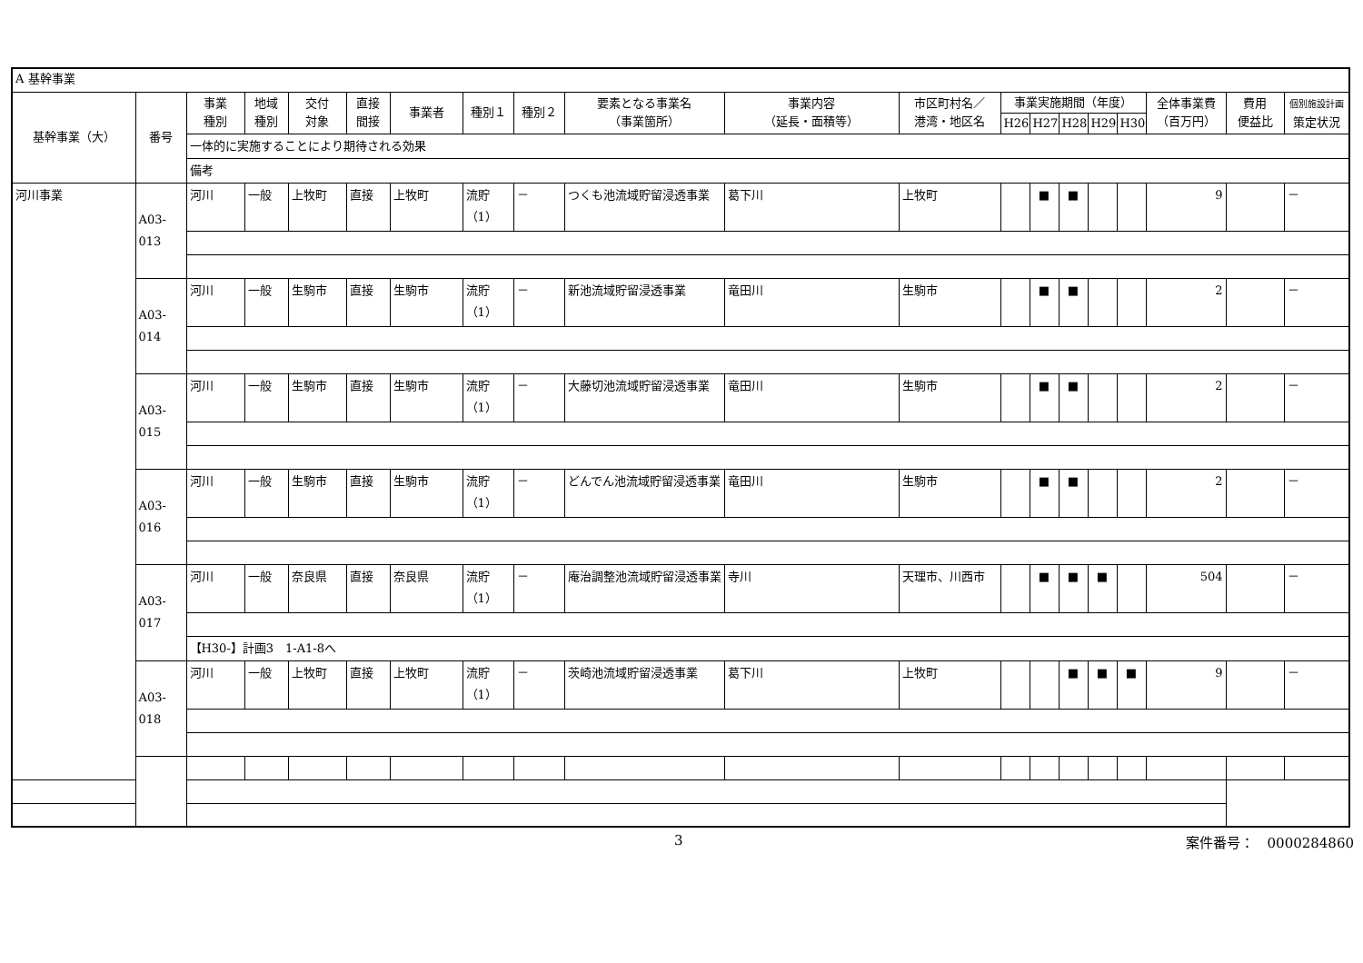| A 基幹事業 | | | | | | | | | | | | | | | | | | | |
| 基幹事業（大） | 番号 | 事業 種別 | 地域 種別 | 交付 対象 | 直接 間接 | 事業者 | 種別１ | 種別２ | 要素となる事業名 （事業箇所） | 事業内容 （延長・面積等） | 市区町村名／ 港湾・地区名 | 事業実施期間（年度） | | | | | 全体事業費 （百万円） | 費用 便益比 | 個別施設計画 策定状況 |
| | | | | | | | | | | | | H26 | H27 | H28 | H29 | H30 | | | |
| | | 一体的に実施することにより期待される効果 | | | | | | | | | | | | | | | | | |
| | | 備考 | | | | | | | | | | | | | | | | | |
| 河川事業 | A03-013 | 河川 | 一般 | 上牧町 | 直接 | 上牧町 | 流貯（1） | － | つくも池流域貯留浸透事業 | 葛下川 | 上牧町 | | ■ | ■ | | | 9 | | － |
| | A03-014 | 河川 | 一般 | 生駒市 | 直接 | 生駒市 | 流貯（1） | － | 新池流域貯留浸透事業 | 竜田川 | 生駒市 | | ■ | ■ | | | 2 | | － |
| | A03-015 | 河川 | 一般 | 生駒市 | 直接 | 生駒市 | 流貯（1） | － | 大藤切池流域貯留浸透事業 | 竜田川 | 生駒市 | | ■ | ■ | | | 2 | | － |
| | A03-016 | 河川 | 一般 | 生駒市 | 直接 | 生駒市 | 流貯（1） | － | どんでん池流域貯留浸透事業 | 竜田川 | 生駒市 | | ■ | ■ | | | 2 | | － |
| | A03-017 | 河川 | 一般 | 奈良県 | 直接 | 奈良県 | 流貯（1） | － | 庵治調整池流域貯留浸透事業 | 寺川 | 天理市、川西市 | | ■ | ■ | ■ | | 504 | | － |
| | | 【H30-】計画3 1-A1-8へ | | | | | | | | | | | | | | | | | |
| | A03-018 | 河川 | 一般 | 上牧町 | 直接 | 上牧町 | 流貯（1） | － | 茨崎池流域貯留浸透事業 | 葛下川 | 上牧町 | | | ■ | ■ | ■ | 9 | | － |
3 案件番号：　0000284860